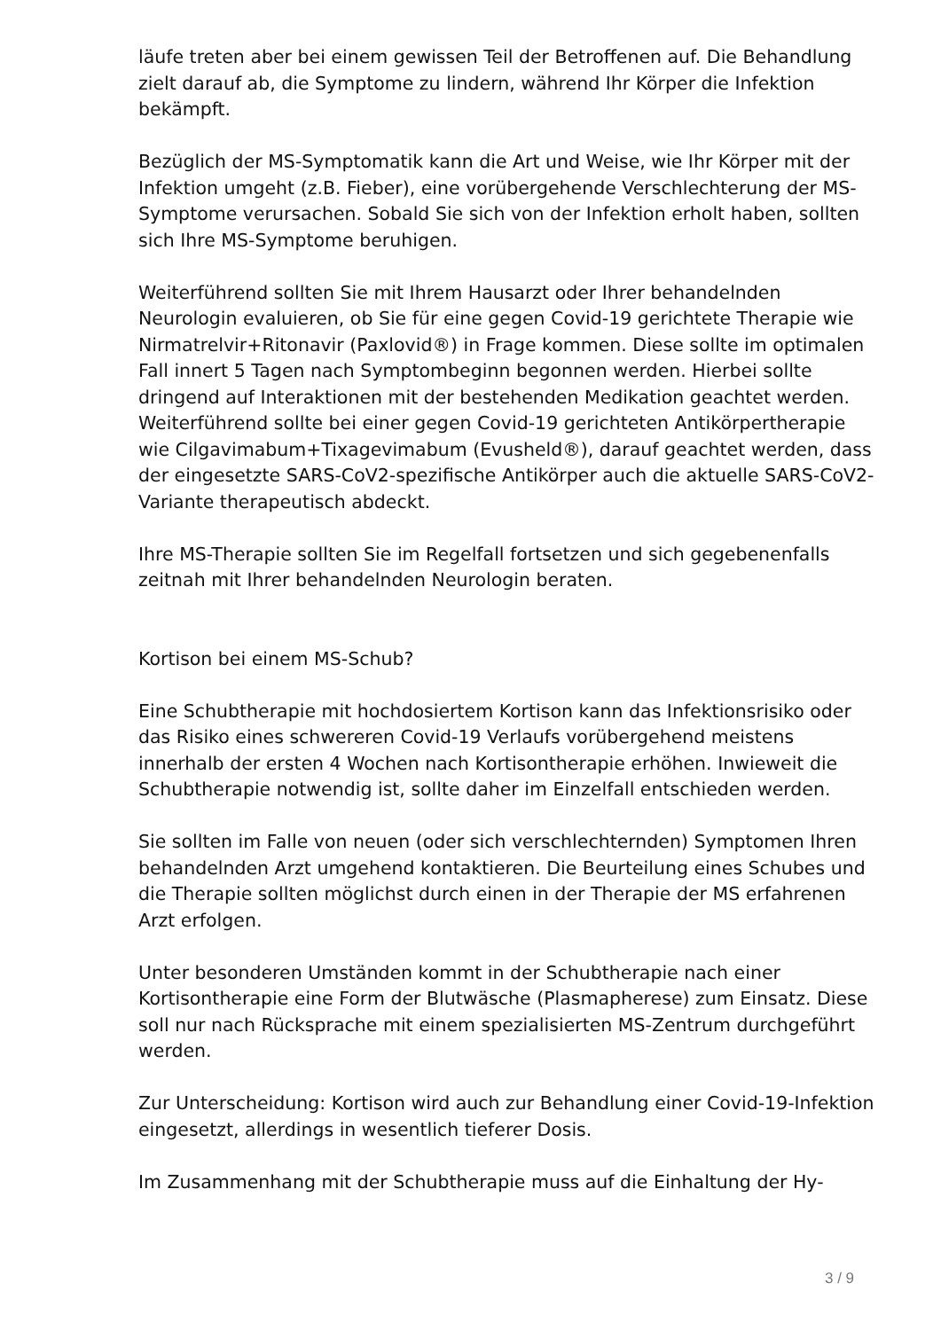läufe treten aber bei einem gewissen Teil der Betroffenen auf. Die Behandlung zielt darauf ab, die Symptome zu lindern, während Ihr Körper die Infektion bekämpft.
Bezüglich der MS-Symptomatik kann die Art und Weise, wie Ihr Körper mit der Infektion umgeht (z.B. Fieber), eine vorübergehende Verschlechterung der MS-Symptome verursachen. Sobald Sie sich von der Infektion erholt haben, sollten sich Ihre MS-Symptome beruhigen.
Weiterführend sollten Sie mit Ihrem Hausarzt oder Ihrer behandelnden Neurologin evaluieren, ob Sie für eine gegen Covid-19 gerichtete Therapie wie Nirmatrelvir+Ritonavir (Paxlovid®) in Frage kommen. Diese sollte im optimalen Fall innert 5 Tagen nach Symptombeginn begonnen werden. Hierbei sollte dringend auf Interaktionen mit der bestehenden Medikation geachtet werden. Weiterführend sollte bei einer gegen Covid-19 gerichteten Antikörpertherapie wie Cilgavimabum+Tixagevimabum (Evusheld®), darauf geachtet werden, dass der eingesetzte SARS-CoV2-spezifische Antikörper auch die aktuelle SARS-CoV2-Variante therapeutisch abdeckt.
Ihre MS-Therapie sollten Sie im Regelfall fortsetzen und sich gegebenenfalls zeitnah mit Ihrer behandelnden Neurologin beraten.
Kortison bei einem MS-Schub?
Eine Schubtherapie mit hochdosiertem Kortison kann das Infektionsrisiko oder das Risiko eines schwereren Covid-19 Verlaufs vorübergehend meistens innerhalb der ersten 4 Wochen nach Kortisontherapie erhöhen. Inwieweit die Schubtherapie notwendig ist, sollte daher im Einzelfall entschieden werden.
Sie sollten im Falle von neuen (oder sich verschlechternden) Symptomen Ihren behandelnden Arzt umgehend kontaktieren. Die Beurteilung eines Schubes und die Therapie sollten möglichst durch einen in der Therapie der MS erfahrenen Arzt erfolgen.
Unter besonderen Umständen kommt in der Schubtherapie nach einer Kortisontherapie eine Form der Blutwäsche (Plasmapherese) zum Einsatz. Diese soll nur nach Rücksprache mit einem spezialisierten MS-Zentrum durchgeführt werden.
Zur Unterscheidung: Kortison wird auch zur Behandlung einer Covid-19-Infektion eingesetzt, allerdings in wesentlich tieferer Dosis.
Im Zusammenhang mit der Schubtherapie muss auf die Einhaltung der Hy-
3 / 9